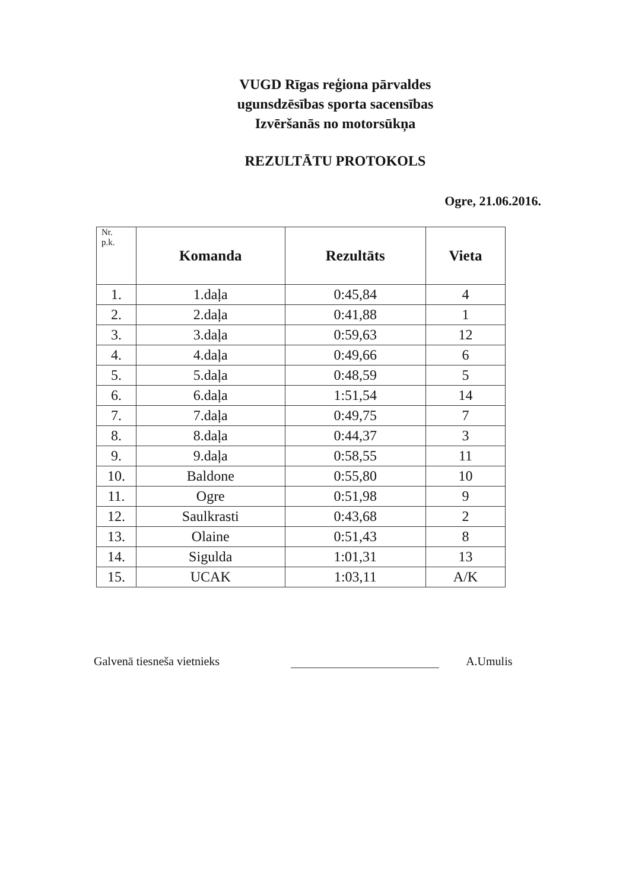VUGD Rīgas reģiona pārvaldes
ugunsdzēsības sporta sacensības
Izvēršanās no motorsūkņa
REZULTĀTU PROTOKOLS
Ogre, 21.06.2016.
| Nr. p.k. | Komanda | Rezultāts | Vieta |
| --- | --- | --- | --- |
| 1. | 1.daļa | 0:45,84 | 4 |
| 2. | 2.daļa | 0:41,88 | 1 |
| 3. | 3.daļa | 0:59,63 | 12 |
| 4. | 4.daļa | 0:49,66 | 6 |
| 5. | 5.daļa | 0:48,59 | 5 |
| 6. | 6.daļa | 1:51,54 | 14 |
| 7. | 7.daļa | 0:49,75 | 7 |
| 8. | 8.daļa | 0:44,37 | 3 |
| 9. | 9.daļa | 0:58,55 | 11 |
| 10. | Baldone | 0:55,80 | 10 |
| 11. | Ogre | 0:51,98 | 9 |
| 12. | Saulkrasti | 0:43,68 | 2 |
| 13. | Olaine | 0:51,43 | 8 |
| 14. | Sigulda | 1:01,31 | 13 |
| 15. | UCAK | 1:03,11 | A/K |
Galvenā tiesneša vietnieks
A.Umulis